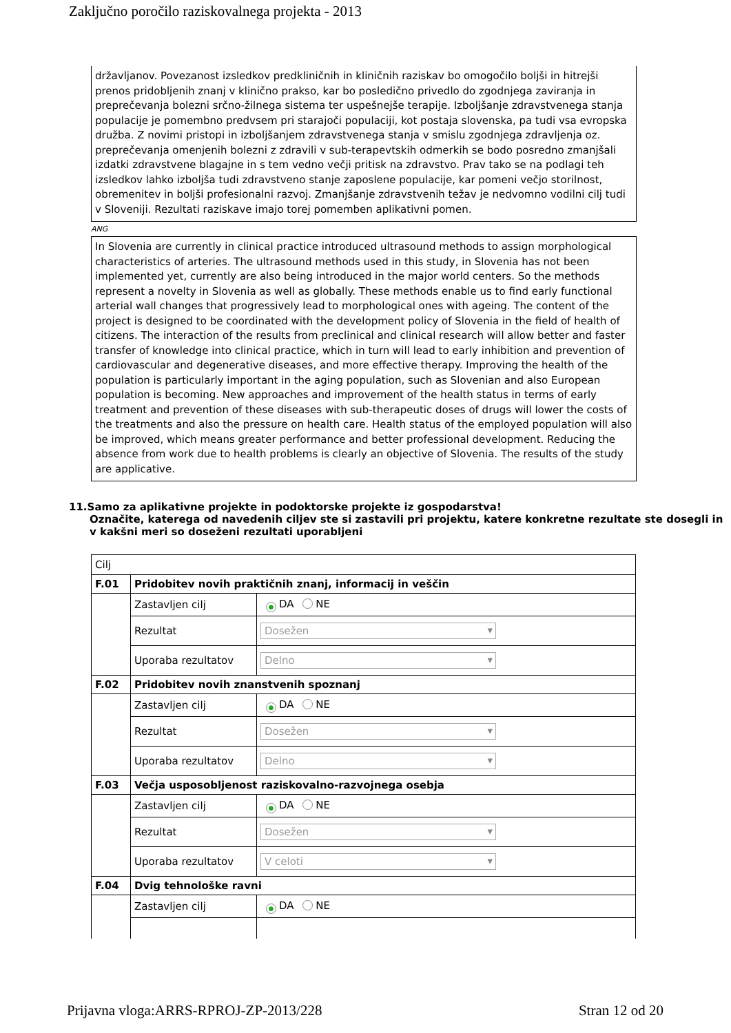Zaključno poročilo raziskovalnega projekta - 2013
državljanov. Povezanost izsledkov predkliničnih in kliničnih raziskav bo omogočilo boljši in hitrejši prenos pridobljenih znanj v klinično prakso, kar bo posledično privedlo do zgodnjega zaviranja in preprečevanja bolezni srčno-žilnega sistema ter uspešnejše terapije. Izboljšanje zdravstvenega stanja populacije je pomembno predvsem pri starajoči populaciji, kot postaja slovenska, pa tudi vsa evropska družba. Z novimi pristopi in izboljšanjem zdravstvenega stanja v smislu zgodnjega zdravljenja oz. preprečevanja omenjenih bolezni z zdravili v sub-terapevtskih odmerkih se bodo posredno zmanjšali izdatki zdravstvene blagajne in s tem vedno večji pritisk na zdravstvo. Prav tako se na podlagi teh izsledkov lahko izboljša tudi zdravstveno stanje zaposlene populacije, kar pomeni večjo storilnost, obremenitev in boljši profesionalni razvoj. Zmanjšanje zdravstvenih težav je nedvomno vodilni cilj tudi v Sloveniji. Rezultati raziskave imajo torej pomemben aplikativni pomen.
ANG
In Slovenia are currently in clinical practice introduced ultrasound methods to assign morphological characteristics of arteries. The ultrasound methods used in this study, in Slovenia has not been implemented yet, currently are also being introduced in the major world centers. So the methods represent a novelty in Slovenia as well as globally. These methods enable us to find early functional arterial wall changes that progressively lead to morphological ones with ageing. The content of the project is designed to be coordinated with the development policy of Slovenia in the field of health of citizens. The interaction of the results from preclinical and clinical research will allow better and faster transfer of knowledge into clinical practice, which in turn will lead to early inhibition and prevention of cardiovascular and degenerative diseases, and more effective therapy. Improving the health of the population is particularly important in the aging population, such as Slovenian and also European population is becoming. New approaches and improvement of the health status in terms of early treatment and prevention of these diseases with sub-therapeutic doses of drugs will lower the costs of the treatments and also the pressure on health care. Health status of the employed population will also be improved, which means greater performance and better professional development. Reducing the absence from work due to health problems is clearly an objective of Slovenia. The results of the study are applicative.
11.Samo za aplikativne projekte in podoktorske projekte iz gospodarstva!
Označite, katerega od navedenih ciljev ste si zastavili pri projektu, katere konkretne rezultate ste dosegli in v kakšni meri so doseženi rezultati uporabljeni
| Cilj | | |
| F.01 | Pridobitev novih praktičnih znanj, informacij in veščin | |
| | Zastavljen cilj | ● DA NE |
| | Rezultat | Dosežen |
| | Uporaba rezultatov | Delno |
| F.02 | Pridobitev novih znanstvenih spoznanj | |
| | Zastavljen cilj | ● DA NE |
| | Rezultat | Dosežen |
| | Uporaba rezultatov | Delno |
| F.03 | Večja usposobljenost raziskovalno-razvojnega osebja | |
| | Zastavljen cilj | ● DA NE |
| | Rezultat | Dosežen |
| | Uporaba rezultatov | V celoti |
| F.04 | Dvig tehnološke ravni | |
| | Zastavljen cilj | ● DA NE |
Prijavna vloga:ARRS-RPROJ-ZP-2013/228 Stran 12 od 20